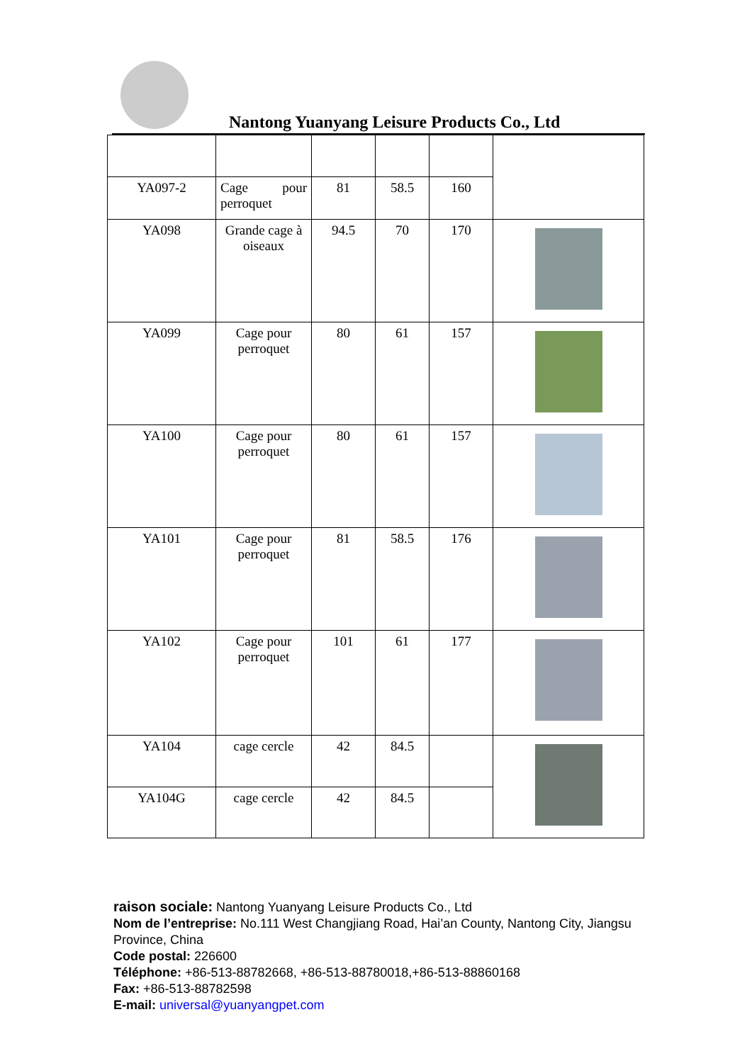Nantong Yuanyang Leisure Products Co., Ltd
| YA097-2 | Cage pour perroquet | 81 | 58.5 | 160 | |
| YA098 | Grande cage à oiseaux | 94.5 | 70 | 170 | |
| YA099 | Cage pour perroquet | 80 | 61 | 157 | |
| YA100 | Cage pour perroquet | 80 | 61 | 157 | |
| YA101 | Cage pour perroquet | 81 | 58.5 | 176 | |
| YA102 | Cage pour perroquet | 101 | 61 | 177 | |
| YA104 | cage cercle | 42 | 84.5 | | |
| YA104G | cage cercle | 42 | 84.5 | | |
raison sociale: Nantong Yuanyang Leisure Products Co., Ltd
Nom de l’entreprise: No.111 West Changjiang Road, Hai’an County, Nantong City, Jiangsu Province, China
Code postal: 226600
Téléphone: +86-513-88782668, +86-513-88780018,+86-513-88860168
Fax: +86-513-88782598
E-mail: universal@yuanyangpet.com